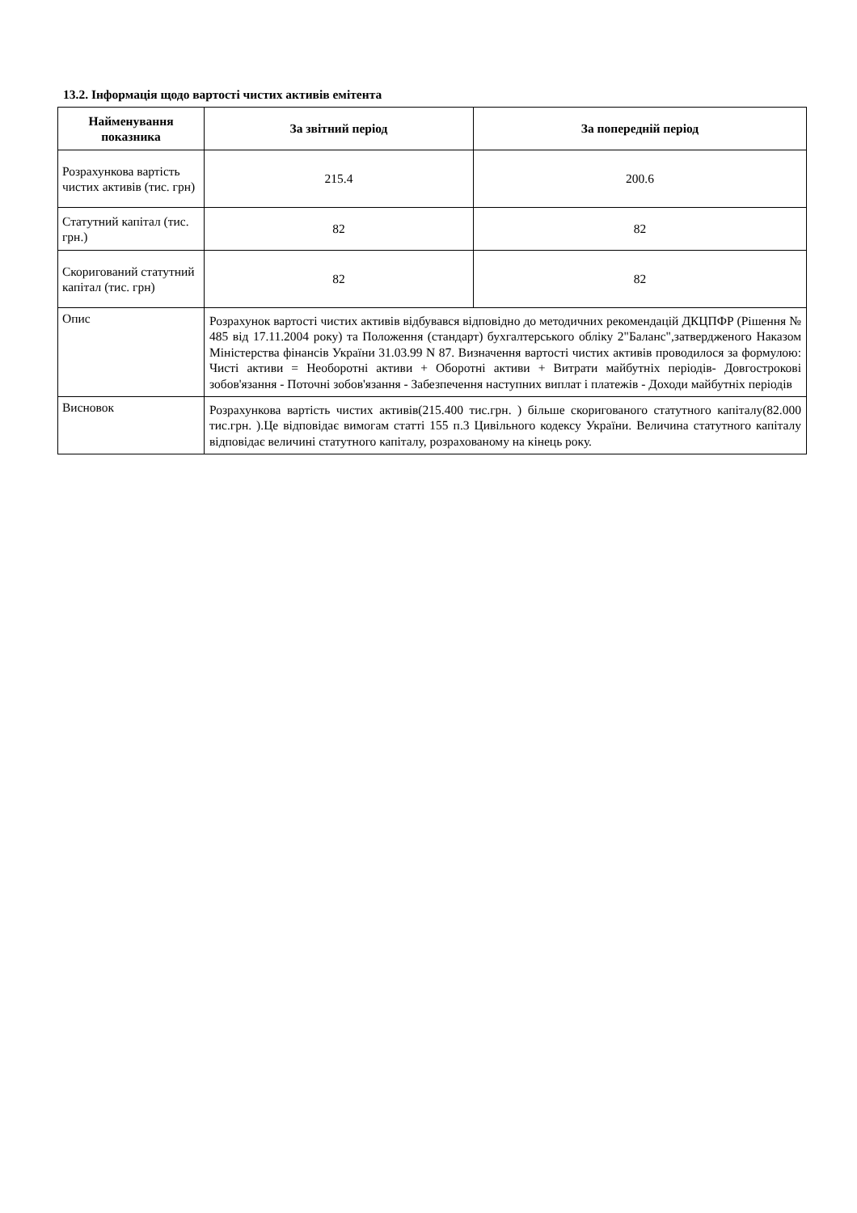13.2. Інформація щодо вартості чистих активів емітента
| Найменування показника | За звітний період | За попередній період |
| --- | --- | --- |
| Розрахункова вартість чистих активів (тис. грн) | 215.4 | 200.6 |
| Статутний капітал (тис. грн.) | 82 | 82 |
| Скоригований статутний капітал (тис. грн) | 82 | 82 |
| Опис | Розрахунок вартості чистих активів відбувався відповідно до методичних рекомендацій ДКЦПФР (Рішення № 485 від 17.11.2004 року) та Положення (стандарт) бухгалтерського обліку 2"Баланс",затвердженого Наказом Міністерства фінансів України 31.03.99 N 87. Визначення вартості чистих активів проводилося за формулою: Чисті активи = Необоротні активи + Оборотні активи + Витрати майбутніх періодів- Довгострокові зобов'язання - Поточні зобов'язання - Забезпечення наступних виплат і платежів - Доходи майбутніх періодів | |
| Висновок | Розрахункова вартість чистих активів(215.400 тис.грн. ) більше скоригованого статутного капіталу(82.000 тис.грн. ).Це відповідає вимогам статті 155 п.3 Цивільного кодексу України. Величина статутного капіталу відповідає величині статутного капіталу, розрахованому на кінець року. | |